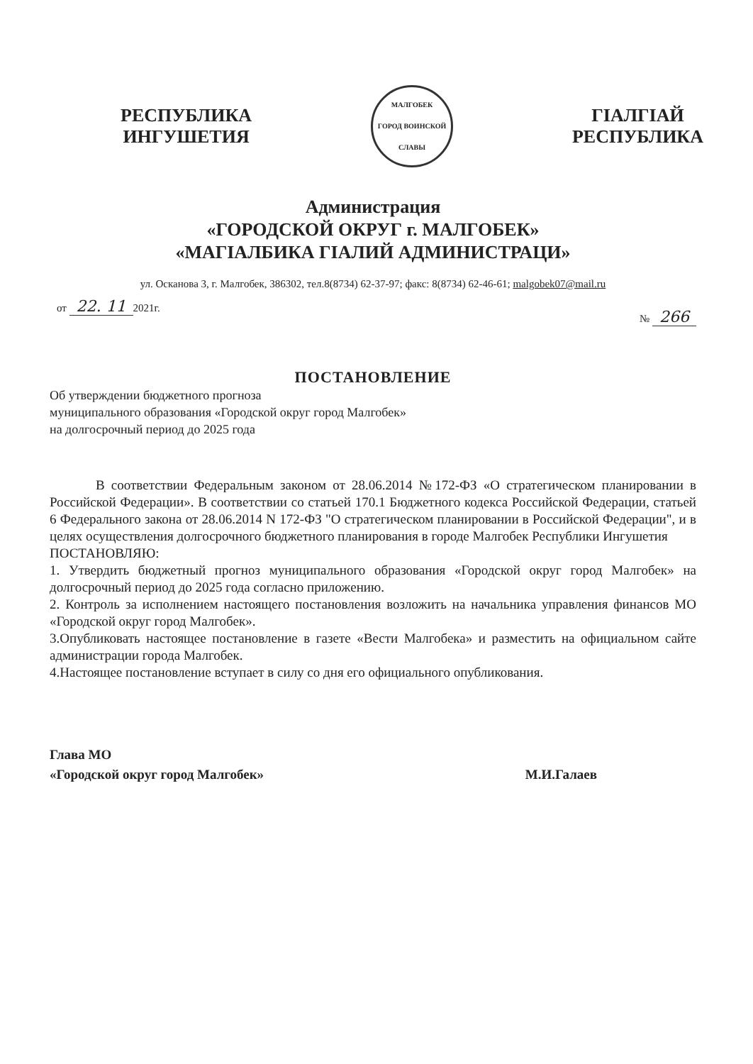РЕСПУБЛИКА
ИНГУШЕТИЯ
МАЛГОБЕК
ГОРОД ВОИНСКОЙ СЛАВЫ
ГІАЛГІАЙ
РЕСПУБЛИКА
Администрация
«ГОРОДСКОЙ ОКРУГ г. МАЛГОБЕК»
«МАГІАЛБИКА ГІАЛИЙ АДМИНИСТРАЦИ»
ул. Осканова 3, г. Малгобек, 386302, тел.8(8734) 62-37-97; факс: 8(8734) 62-46-61; malgobek07@mail.ru
от 22. 11 2021г.
№ 266
ПОСТАНОВЛЕНИЕ
Об утверждении бюджетного прогноза
муниципального образования «Городской округ город Малгобек»
на долгосрочный период до 2025 года
В соответствии Федеральным законом от 28.06.2014 №172-ФЗ «О стратегическом планировании в Российской Федерации». В соответствии со статьей 170.1 Бюджетного кодекса Российской Федерации, статьей 6 Федерального закона от 28.06.2014 N 172-ФЗ "О стратегическом планировании в Российской Федерации", и в целях осуществления долгосрочного бюджетного планирования в городе Малгобек Республики Ингушетия
ПОСТАНОВЛЯЮ:
1. Утвердить бюджетный прогноз муниципального образования «Городской округ город Малгобек» на долгосрочный период до 2025 года согласно приложению.
2. Контроль за исполнением настоящего постановления возложить на начальника управления финансов МО «Городской округ город Малгобек».
3.Опубликовать настоящее постановление в газете «Вести Малгобека» и разместить на официальном сайте администрации города Малгобек.
4.Настоящее постановление вступает в силу со дня его официального опубликования.
Глава МО
«Городской округ город Малгобек»
М.И.Галаев